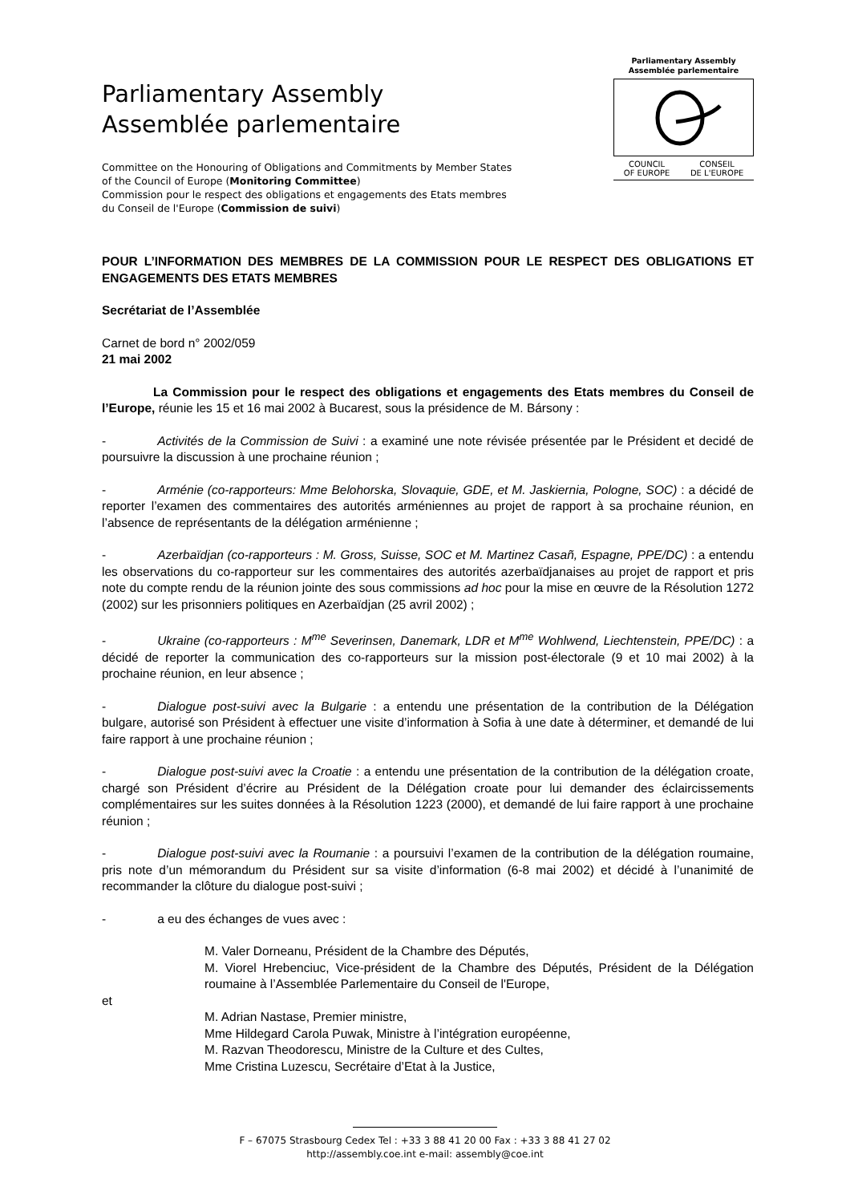Parliamentary Assembly
Assemblée parlementaire
Committee on the Honouring of Obligations and Commitments by Member States
of the Council of Europe (Monitoring Committee)
Commission pour le respect des obligations et engagements des Etats membres
du Conseil de l'Europe (Commission de suivi)
Parliamentary Assembly
Assemblée parlementaire
COUNCIL
OF EUROPE CONSEIL
DE L'EUROPE
POUR L’INFORMATION DES MEMBRES DE LA COMMISSION POUR LE RESPECT DES OBLIGATIONS ET ENGAGEMENTS DES ETATS MEMBRES
Secrétariat de l’Assemblée
Carnet de bord n° 2002/059
21 mai 2002
La Commission pour le respect des obligations et engagements des Etats membres du Conseil de l’Europe, réunie les 15 et 16 mai 2002 à Bucarest, sous la présidence de M. Bársony :
- Activités de la Commission de Suivi : a examiné une note révisée présentée par le Président et decidé de poursuivre la discussion à une prochaine réunion ;
- Arménie (co-rapporteurs: Mme Belohorska, Slovaquie, GDE, et M. Jaskiernia, Pologne, SOC) : a décidé de reporter l’examen des commentaires des autorités arméniennes au projet de rapport à sa prochaine réunion, en l’absence de représentants de la délégation arménienne ;
- Azerbaïdjan (co-rapporteurs : M. Gross, Suisse, SOC et M. Martinez Casañ, Espagne, PPE/DC) : a entendu les observations du co-rapporteur sur les commentaires des autorités azerbaïdjanaises au projet de rapport et pris note du compte rendu de la réunion jointe des sous commissions ad hoc pour la mise en œuvre de la Résolution 1272 (2002) sur les prisonniers politiques en Azerbaïdjan (25 avril 2002) ;
- Ukraine (co-rapporteurs : M<sup>me</sup> Severinsen, Danemark, LDR et M<sup>me</sup> Wohlwend, Liechtenstein, PPE/DC) : a décidé de reporter la communication des co-rapporteurs sur la mission post-électorale (9 et 10 mai 2002) à la prochaine réunion, en leur absence ;
- Dialogue post-suivi avec la Bulgarie : a entendu une présentation de la contribution de la Délégation bulgare, autorisé son Président à effectuer une visite d’information à Sofia à une date à déterminer, et demandé de lui faire rapport à une prochaine réunion ;
- Dialogue post-suivi avec la Croatie : a entendu une présentation de la contribution de la délégation croate, chargé son Président d’écrire au Président de la Délégation croate pour lui demander des éclaircissements complémentaires sur les suites données à la Résolution 1223 (2000), et demandé de lui faire rapport à une prochaine réunion ;
- Dialogue post-suivi avec la Roumanie : a poursuivi l’examen de la contribution de la délégation roumaine, pris note d’un mémorandum du Président sur sa visite d’information (6-8 mai 2002) et décidé à l’unanimité de recommander la clôture du dialogue post-suivi ;
- a eu des échanges de vues avec :
M. Valer Dorneanu, Président de la Chambre des Députés,
M. Viorel Hrebenciuc, Vice-président de la Chambre des Députés, Président de la Délégation roumaine à l’Assemblée Parlementaire du Conseil de l'Europe,
et
M. Adrian Nastase, Premier ministre,
Mme Hildegard Carola Puwak, Ministre à l’intégration européenne,
M. Razvan Theodorescu, Ministre de la Culture et des Cultes,
Mme Cristina Luzescu, Secrétaire d’Etat à la Justice,
F – 67075 Strasbourg Cedex Tel : +33 3 88 41 20 00 Fax : +33 3 88 41 27 02
http://assembly.coe.int e-mail: assembly@coe.int